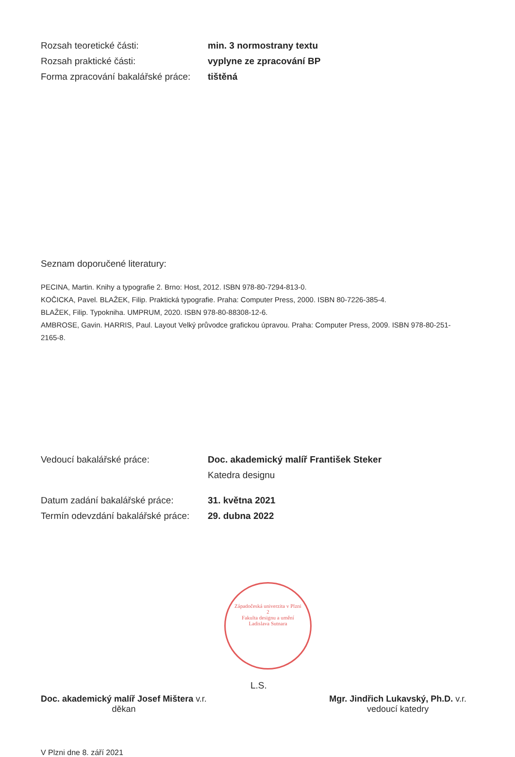Rozsah teoretické části: min. 3 normostrany textu
Rozsah praktické části: vyplyne ze zpracování BP
Forma zpracování bakalářské práce:
tištěná
Seznam doporučené literatury:
PECINA, Martin. Knihy a typografie 2. Brno: Host, 2012. ISBN 978-80-7294-813-0.
KOČICKA, Pavel. BLAŽEK, Filip. Praktická typografie. Praha: Computer Press, 2000. ISBN 80-7226-385-4.
BLAŽEK, Filip. Typokniha. UMPRUM, 2020. ISBN 978-80-88308-12-6.
AMBROSE, Gavin. HARRIS, Paul. Layout Velký průvodce grafickou úpravou. Praha: Computer Press, 2009. ISBN 978-80-251-2165-8.
Vedoucí bakalářské práce: Doc. akademický malíř František Steker
Katedra designu
Datum zadání bakalářské práce: 31. května 2021
Termín odevzdání bakalářské práce:
29. dubna 2022
Západočeská univerzita v Plzni
2
Fakulta designu a umění
Ladislava Sutnara
L.S.
Doc. akademický malíř Josef Mištera v.r.
děkan
Mgr. Jindřich Lukavský, Ph.D. v.r.
vedoucí katedry
V Plzni dne 8. září 2021